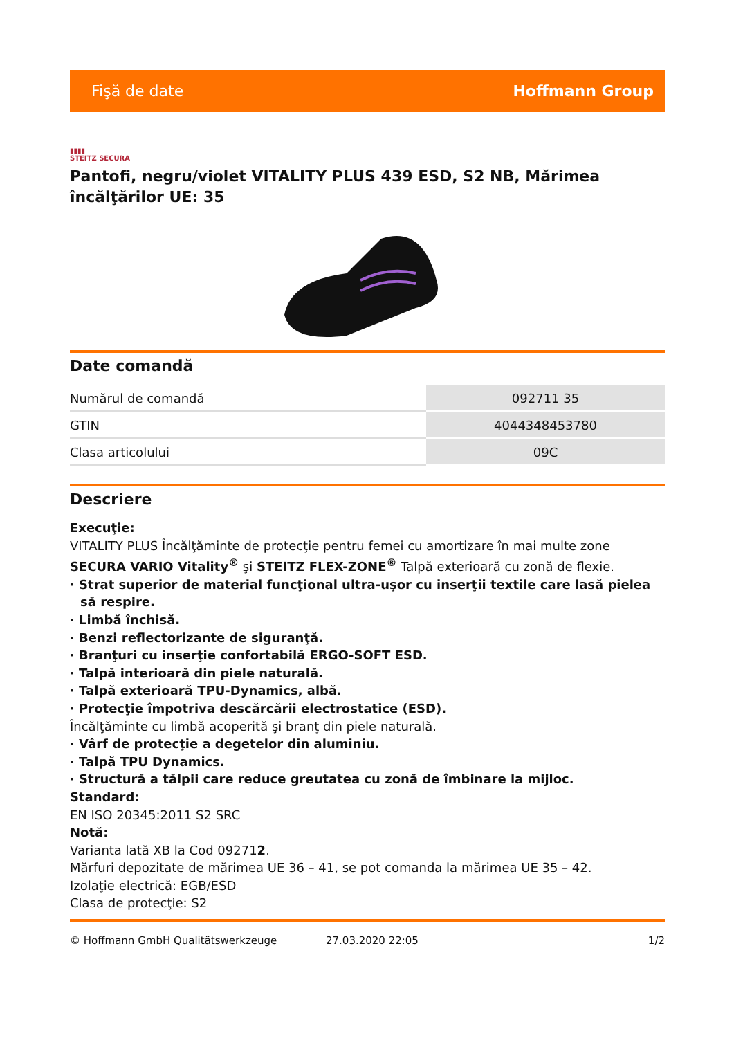Fişă de date Hoffmann Group
▮▮▮▮
STEITZ SECURA
Pantofi, negru/violet VITALITY PLUS 439 ESD, S2 NB, Mărimea încălţărilor UE: 35
Date comandă
| Numărul de comandă | 092711 35 |
| GTIN | 4044348453780 |
| Clasa articolului | 09C |
Descriere
Execuţie:
VITALITY PLUS Încălţăminte de protecţie pentru femei cu amortizare în mai multe zone SECURA VARIO Vitality<sup>®</sup> şi STEITZ FLEX-ZONE<sup>®</sup> Talpă exterioară cu zonă de flexie.
· Strat superior de material funcţional ultra-uşor cu inserţii textile care lasă pielea să respire.
· Limbă închisă.
· Benzi reflectorizante de siguranţă.
· Branţuri cu inserţie confortabilă ERGO-SOFT ESD.
· Talpă interioară din piele naturală.
· Talpă exterioară TPU-Dynamics, albă.
· Protecţie împotriva descărcării electrostatice (ESD).
Încălţăminte cu limbă acoperită şi branţ din piele naturală.
· Vârf de protecţie a degetelor din aluminiu.
· Talpă TPU Dynamics.
· Structură a tălpii care reduce greutatea cu zonă de îmbinare la mijloc.
Standard:
EN ISO 20345:2011 S2 SRC
Notă:
Varianta lată XB la Cod 092712.
Mărfuri depozitate de mărimea UE 36 – 41, se pot comanda la mărimea UE 35 – 42.
Izolaţie electrică: EGB/ESD
Clasa de protecţie: S2
© Hoffmann GmbH Qualitätswerkzeuge 27.03.2020 22:05 1/2